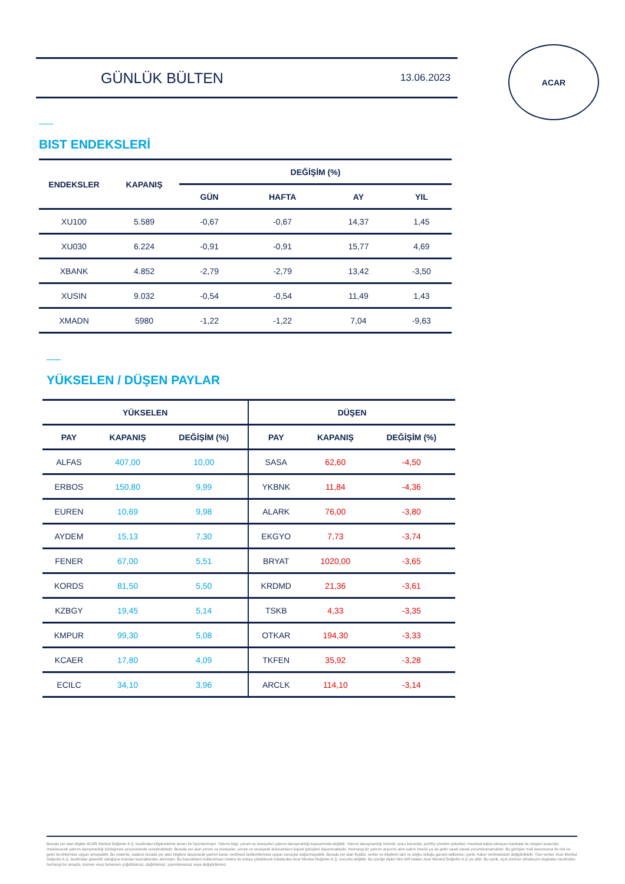GÜNLÜK BÜLTEN 13.06.2023
ACAR
BIST ENDEKSLERİ
| ENDEKSLER | KAPANIŞ | DEĞİŞİM (%) | | | |
| --- | --- | --- | --- | --- | --- |
| | | GÜN | HAFTA | AY | YIL |
| XU100 | 5.589 | -0,67 | -0,67 | 14,37 | 1,45 |
| XU030 | 6.224 | -0,91 | -0,91 | 15,77 | 4,69 |
| XBANK | 4.852 | -2,79 | -2,79 | 13,42 | -3,50 |
| XUSIN | 9.032 | -0,54 | -0,54 | 11,49 | 1,43 |
| XMADN | 5980 | -1,22 | -1,22 | 7,04 | -9,63 |
YÜKSELEN / DÜŞEN PAYLAR
| YÜKSELEN | | | DÜŞEN | | |
| --- | --- | --- | --- | --- | --- |
| PAY | KAPANIŞ | DEĞİŞİM (%) | PAY | KAPANIŞ | DEĞİŞİM (%) |
| ALFAS | 407,00 | 10,00 | SASA | 62,60 | -4,50 |
| ERBOS | 150,80 | 9,99 | YKBNK | 11,84 | -4,36 |
| EUREN | 10,69 | 9,98 | ALARK | 76,00 | -3,80 |
| AYDEM | 15,13 | 7,30 | EKGYO | 7,73 | -3,74 |
| FENER | 67,00 | 5,51 | BRYAT | 1020,00 | -3,65 |
| KORDS | 81,50 | 5,50 | KRDMD | 21,36 | -3,61 |
| KZBGY | 19,45 | 5,14 | TSKB | 4,33 | -3,35 |
| KMPUR | 99,30 | 5,08 | OTKAR | 194,30 | -3,33 |
| KCAER | 17,80 | 4,09 | TKFEN | 35,92 | -3,28 |
| ECILC | 34,10 | 3,96 | ARCLK | 114,10 | -3,14 |
Burada yer alan bilgiler ACAR Menkul Değerler A.Ş. tarafından bilgilendirme amacı ile hazırlanmıştır. Yatırım bilgi, yorum ve tavsiyeleri yatırım danışmanlığı kapsamında değildir. Yatırım danışmanlığı hizmeti; aracı kurumlar, portföy yönetim şirketleri, mevduat kabul etmeyen bankalar ile müşteri arasında imzalanacak yatırım danışmanlığı sözleşmesi çerçevesinde sunulmaktadır. Burada yer alan yorum ve tavsiyeler, yorum ve tavsiyede bulunanların kişisel görüşleri dayanmaktadır. Herhangi bir yatırım aracının alım-satım önerisi ya da getiri vaadi olarak yorumlanmamalıdır. Bu görüşler mali durumunuz ile risk ve getiri tercihlerinize uygun olmayabilir. Bu nedenle, sadece burada yer alan bilgilere dayanarak yatırım kararı verilmesi beklentilerinize uygun sonuçlar doğurmayabilir. Burada yer alan fiyatlar, veriler ve bilgilerin tam ve doğru olduğu garanti edilemez; içerik, haber verilmeksizin değiştirilebilir. Tüm veriler, Acar Menkul Değerler A.Ş. tarafından güvenilir olduğuna inanılan kaynaklardan alınmıştır. Bu kaynakların kullanılması nedeni ile ortaya çıkabilecek hatalardan Acar Menkul Değerler A.Ş. sorumlu değildir. Bu içeriğe ilişkin tüm telif hakları Acar Menkul Değerler A.Ş.'ye aittir. Bu içerik, açık izinimiz olmaksızın başkaları tarafından herhangi bir amaçla, kısmen veya tamamen çoğaltılamaz, dağıtılamaz, yayımlanamaz veya değiştirilemez.